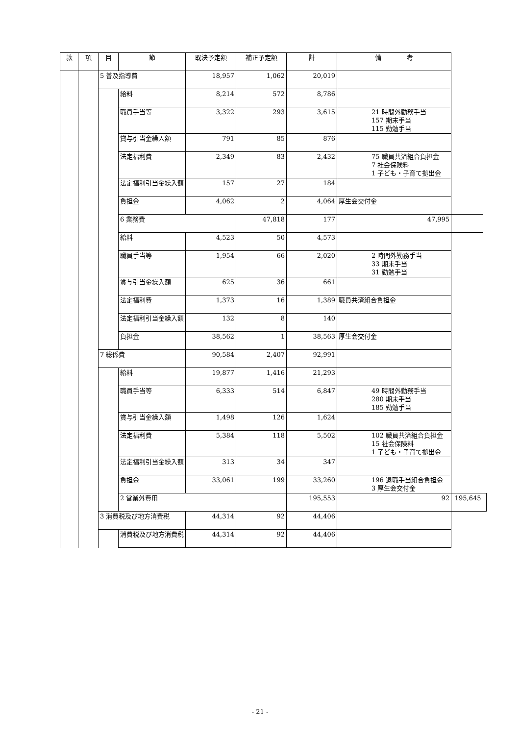| 款 | 項 | 目 | 節 | 既決予定額 | 補正予定額 | 計 | 備 考 | | |
| --- | --- | --- | --- | --- | --- | --- | --- | --- | --- |
| | | 5 普及指導費 | | 18,957 | 1,062 | 20,019 | | | |
| | | | 給料 | 8,214 | 572 | 8,786 | | | |
| | | | 職員手当等 | 3,322 | 293 | 3,615 | 21 時間外勤務手当 157 期末手当 115 勤勉手当 | | |
| | | | 賞与引当金繰入額 | 791 | 85 | 876 | | | |
| | | | 法定福利費 | 2,349 | 83 | 2,432 | 75 職員共済組合負担金 7 社会保険料 1 子ども・子育て拠出金 | | |
| | | | 法定福利引当金繰入額 | 157 | 27 | 184 | | | |
| | | | 負担金 | 4,062 | 2 | 4,064 | 厚生会交付金 | | |
| | | | 6 業務費 | | 47,818 | 177 | 47,995 | | |
| | | | 給料 | 4,523 | 50 | 4,573 | | | |
| | | | 職員手当等 | 1,954 | 66 | 2,020 | 2 時間外勤務手当 33 期末手当 31 勤勉手当 | | |
| | | | 賞与引当金繰入額 | 625 | 36 | 661 | | | |
| | | | 法定福利費 | 1,373 | 16 | 1,389 | 職員共済組合負担金 | | |
| | | | 法定福利引当金繰入額 | 132 | 8 | 140 | | | |
| | | | 負担金 | 38,562 | 1 | 38,563 | 厚生会交付金 | | |
| | | 7 総係費 | | 90,584 | 2,407 | 92,991 | | | |
| | | | 給料 | 19,877 | 1,416 | 21,293 | | | |
| | | | 職員手当等 | 6,333 | 514 | 6,847 | 49 時間外勤務手当 280 期末手当 185 勤勉手当 | | |
| | | | 賞与引当金繰入額 | 1,498 | 126 | 1,624 | | | |
| | | | 法定福利費 | 5,384 | 118 | 5,502 | 102 職員共済組合負担金 15 社会保険料 1 子ども・子育て拠出金 | | |
| | | | 法定福利引当金繰入額 | 313 | 34 | 347 | | | |
| | | | 負担金 | 33,061 | 199 | 33,260 | 196 退職手当組合負担金 3 厚生会交付金 | | |
| | | | 2 営業外費用 | | | 195,553 | 92 | 195,645 | |
| | | 3 消費税及び地方消費税 | | 44,314 | 92 | 44,406 | | | |
| | | | 消費税及び地方消費税 | 44,314 | 92 | 44,406 | | | |
- 21 -